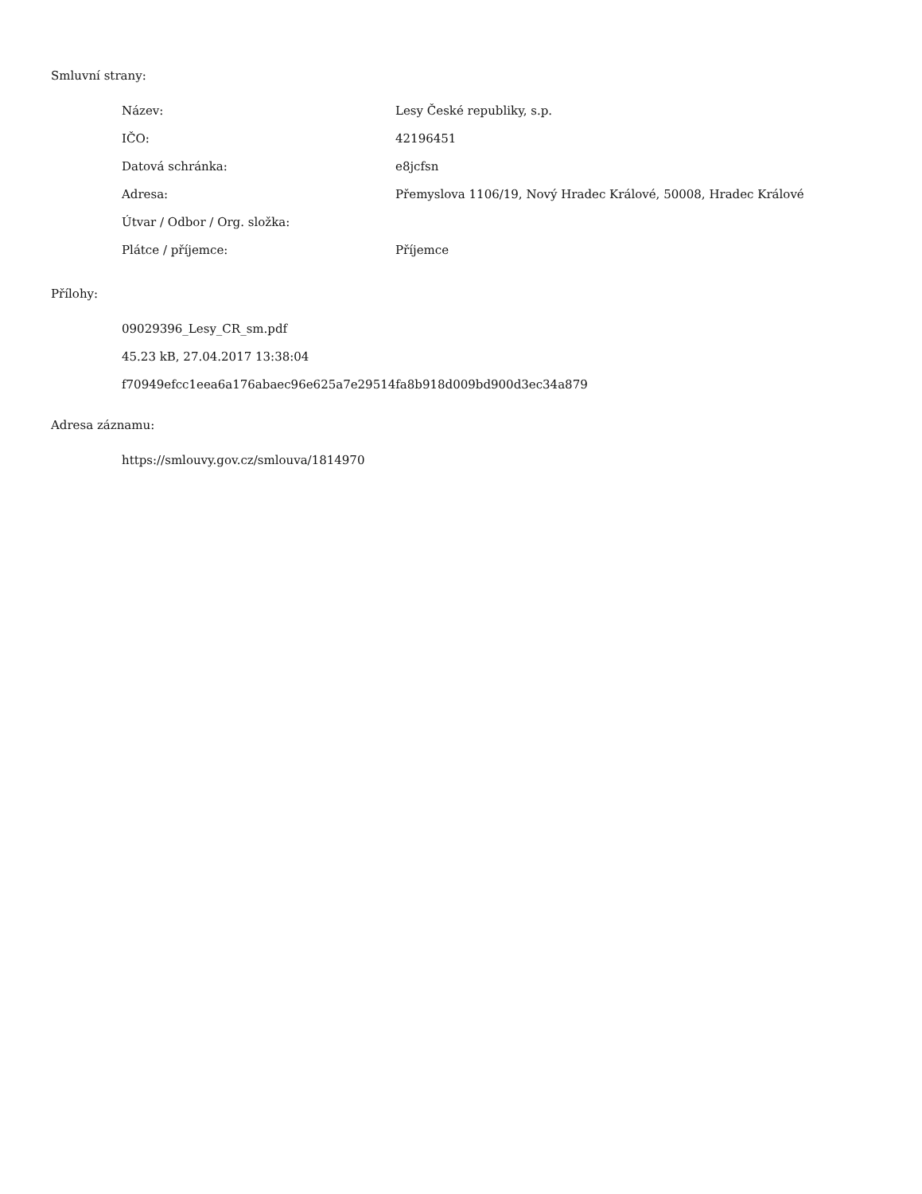Smluvní strany:
| Název: | Lesy České republiky, s.p. |
| IČO: | 42196451 |
| Datová schránka: | e8jcfsn |
| Adresa: | Přemyslova 1106/19, Nový Hradec Králové, 50008, Hradec Králové |
| Útvar / Odbor / Org. složka: | |
| Plátce / příjemce: | Příjemce |
Přílohy:
09029396_Lesy_CR_sm.pdf
45.23 kB, 27.04.2017 13:38:04
f70949efcc1eea6a176abaec96e625a7e29514fa8b918d009bd900d3ec34a879
Adresa záznamu:
https://smlouvy.gov.cz/smlouva/1814970